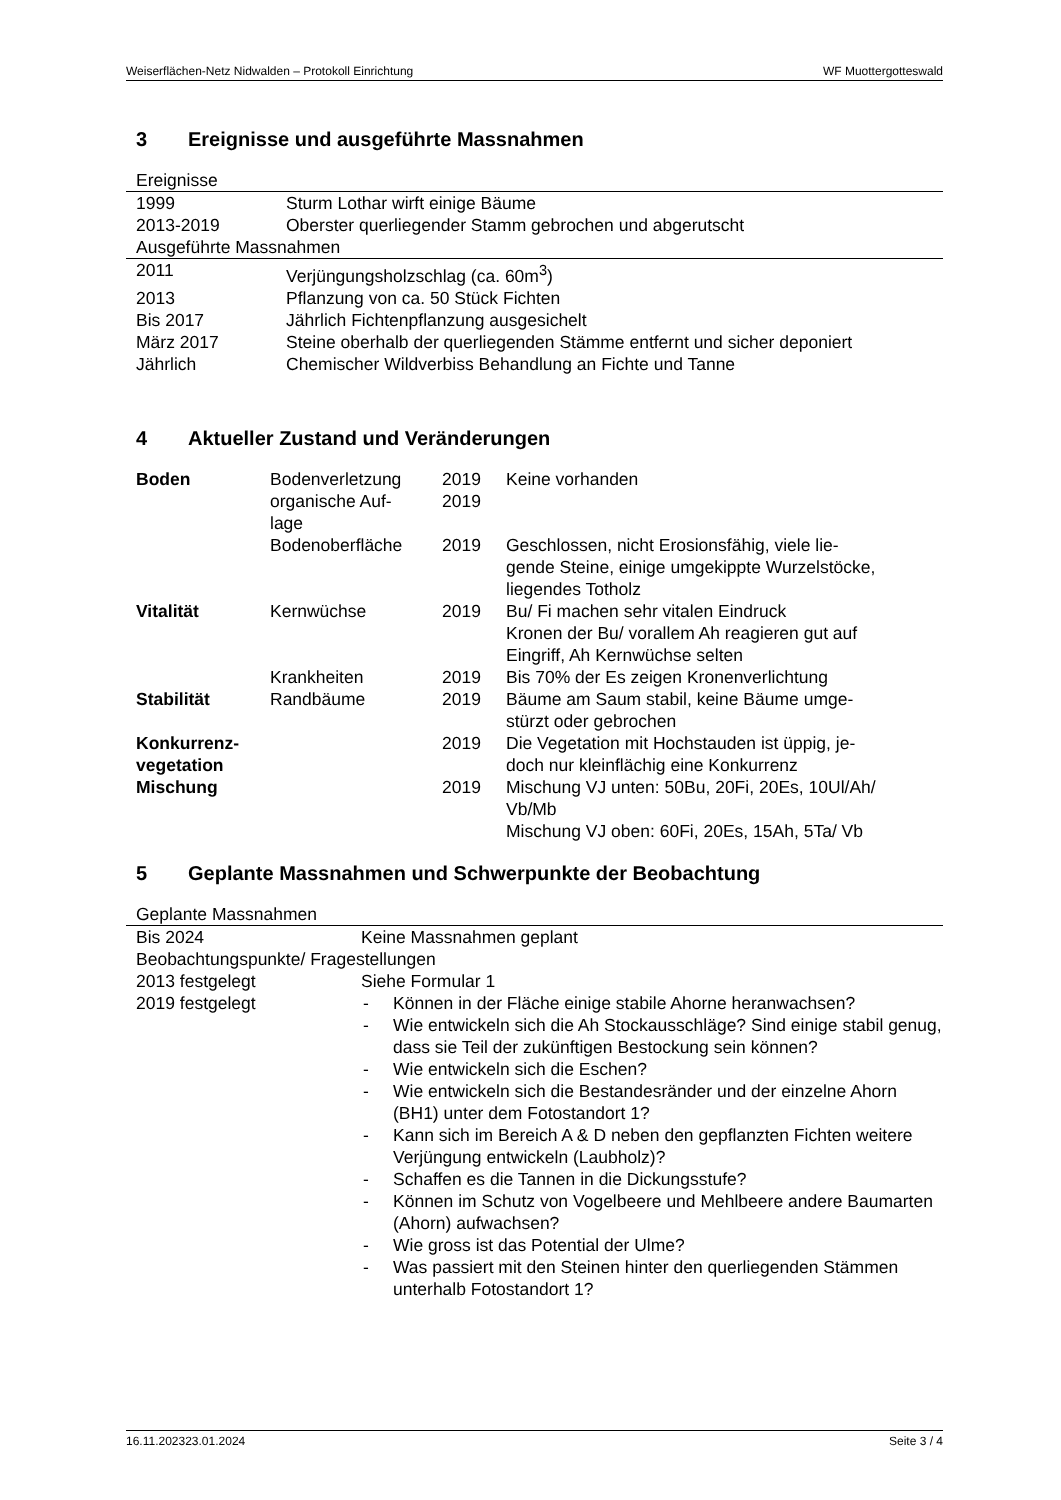Weiserflächen-Netz Nidwalden – Protokoll Einrichtung WF Muottergotteswald
3 Ereignisse und ausgeführte Massnahmen
| Ereignisse | |
| 1999 | Sturm Lothar wirft einige Bäume |
| 2013-2019 | Oberster querliegender Stamm gebrochen und abgerutscht |
| Ausgeführte Massnahmen | |
| 2011 | Verjüngungsholzschlag (ca. 60m<sup>3</sup>) |
| 2013 | Pflanzung von ca. 50 Stück Fichten |
| Bis 2017 | Jährlich Fichtenpflanzung ausgesichelt |
| März 2017 | Steine oberhalb der querliegenden Stämme entfernt und sicher deponiert |
| Jährlich | Chemischer Wildverbiss Behandlung an Fichte und Tanne |
4 Aktueller Zustand und Veränderungen
| Boden | Bodenverletzung | 2019 | Keine vorhanden |
| | organische Auf- lage | 2019 | |
| | Bodenoberfläche | 2019 | Geschlossen, nicht Erosionsfähig, viele lie- gende Steine, einige umgekippte Wurzelstöcke, liegendes Totholz |
| Vitalität | Kernwüchse | 2019 | Bu/ Fi machen sehr vitalen Eindruck Kronen der Bu/ vorallem Ah reagieren gut auf Eingriff, Ah Kernwüchse selten |
| | Krankheiten | 2019 | Bis 70% der Es zeigen Kronenverlichtung |
| Stabilität | Randbäume | 2019 | Bäume am Saum stabil, keine Bäume umge- stürzt oder gebrochen |
| Konkurrenz- vegetation | | 2019 | Die Vegetation mit Hochstauden ist üppig, je- doch nur kleinflächig eine Konkurrenz |
| Mischung | | 2019 | Mischung VJ unten: 50Bu, 20Fi, 20Es, 10Ul/Ah/ Vb/Mb Mischung VJ oben: 60Fi, 20Es, 15Ah, 5Ta/ Vb |
5 Geplante Massnahmen und Schwerpunkte der Beobachtung
| Geplante Massnahmen | |
| Bis 2024 | Keine Massnahmen geplant |
| Beobachtungspunkte/ Fragestellungen | |
| 2013 festgelegt | Siehe Formular 1 |
| 2019 festgelegt | - Können in der Fläche einige stabile Ahorne heranwachsen? - Wie entwickeln sich die Ah Stockausschläge? Sind einige stabil genug, dass sie Teil der zukünftigen Bestockung sein können? - Wie entwickeln sich die Eschen? - Wie entwickeln sich die Bestandesränder und der einzelne Ahorn (BH1) unter dem Fotostandort 1? - Kann sich im Bereich A & D neben den gepflanzten Fichten weitere Verjüngung entwickeln (Laubholz)? - Schaffen es die Tannen in die Dickungsstufe? - Können im Schutz von Vogelbeere und Mehlbeere andere Baumarten (Ahorn) aufwachsen? - Wie gross ist das Potential der Ulme? - Was passiert mit den Steinen hinter den querliegenden Stämmen unterhalb Fotostandort 1? |
16.11.202323.01.2024 Seite 3 / 4